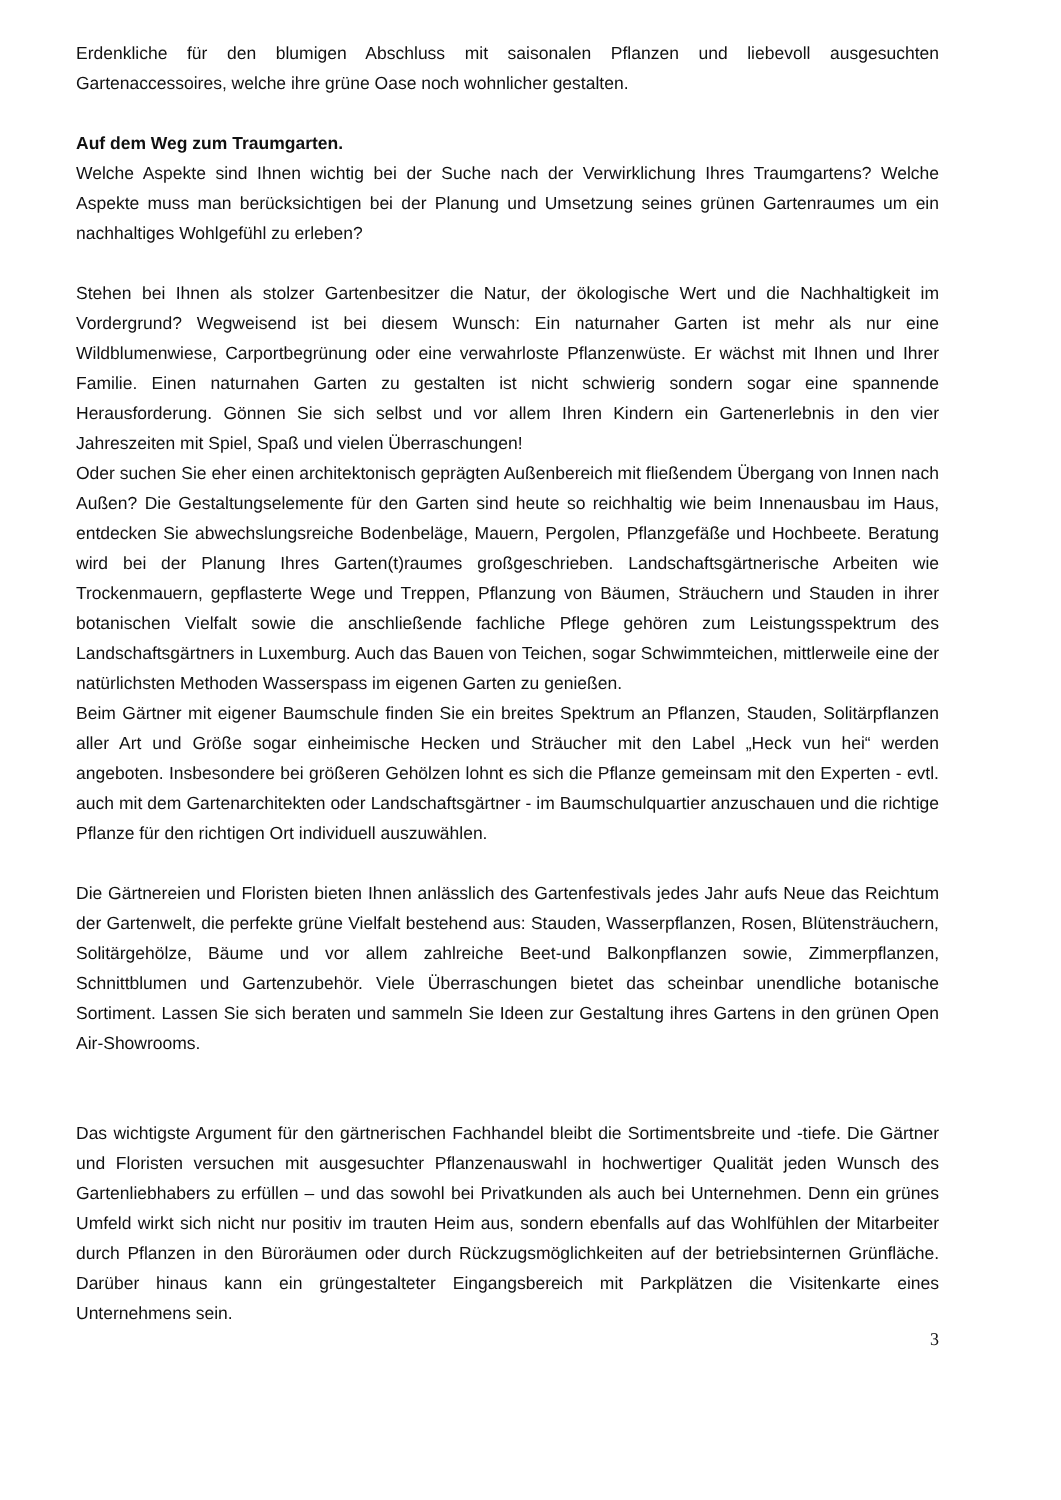Erdenkliche für den blumigen Abschluss mit saisonalen Pflanzen und liebevoll ausgesuchten Gartenaccessoires, welche ihre grüne Oase noch wohnlicher gestalten.
Auf dem Weg zum Traumgarten.
Welche Aspekte sind Ihnen wichtig bei der Suche nach der Verwirklichung Ihres Traumgartens? Welche Aspekte muss man berücksichtigen bei der Planung und Umsetzung seines grünen Gartenraumes um ein nachhaltiges Wohlgefühl zu erleben?
Stehen bei Ihnen als stolzer Gartenbesitzer die Natur, der ökologische Wert und die Nachhaltigkeit im Vordergrund? Wegweisend ist bei diesem Wunsch: Ein naturnaher Garten ist mehr als nur eine Wildblumenwiese, Carportbegrünung oder eine verwahrloste Pflanzenwüste. Er wächst mit Ihnen und Ihrer Familie. Einen naturnahen Garten zu gestalten ist nicht schwierig sondern sogar eine spannende Herausforderung. Gönnen Sie sich selbst und vor allem Ihren Kindern ein Gartenerlebnis in den vier Jahreszeiten mit Spiel, Spaß und vielen Überraschungen!
Oder suchen Sie eher einen architektonisch geprägten Außenbereich mit fließendem Übergang von Innen nach Außen? Die Gestaltungselemente für den Garten sind heute so reichhaltig wie beim Innenausbau im Haus, entdecken Sie abwechslungsreiche Bodenbeläge, Mauern, Pergolen, Pflanzgefäße und Hochbeete. Beratung wird bei der Planung Ihres Garten(t)raumes großgeschrieben. Landschaftsgärtnerische Arbeiten wie Trockenmauern, gepflasterte Wege und Treppen, Pflanzung von Bäumen, Sträuchern und Stauden in ihrer botanischen Vielfalt sowie die anschließende fachliche Pflege gehören zum Leistungsspektrum des Landschaftsgärtners in Luxemburg. Auch das Bauen von Teichen, sogar Schwimmteichen, mittlerweile eine der natürlichsten Methoden Wasserspass im eigenen Garten zu genießen.
Beim Gärtner mit eigener Baumschule finden Sie ein breites Spektrum an Pflanzen, Stauden, Solitärpflanzen aller Art und Größe sogar einheimische Hecken und Sträucher mit den Label „Heck vun hei“ werden angeboten. Insbesondere bei größeren Gehölzen lohnt es sich die Pflanze gemeinsam mit den Experten - evtl. auch mit dem Gartenarchitekten oder Landschaftsgärtner - im Baumschulquartier anzuschauen und die richtige Pflanze für den richtigen Ort individuell auszuwählen.
Die Gärtnereien und Floristen bieten Ihnen anlässlich des Gartenfestivals jedes Jahr aufs Neue das Reichtum der Gartenwelt, die perfekte grüne Vielfalt bestehend aus: Stauden, Wasserpflanzen, Rosen, Blütensträuchern, Solitärgehölze, Bäume und vor allem zahlreiche Beet-und Balkonpflanzen sowie, Zimmerpflanzen, Schnittblumen und Gartenzubehör. Viele Überraschungen bietet das scheinbar unendliche botanische Sortiment. Lassen Sie sich beraten und sammeln Sie Ideen zur Gestaltung ihres Gartens in den grünen Open Air-Showrooms.
Das wichtigste Argument für den gärtnerischen Fachhandel bleibt die Sortimentsbreite und -tiefe. Die Gärtner und Floristen versuchen mit ausgesuchter Pflanzenauswahl in hochwertiger Qualität jeden Wunsch des Gartenliebhabers zu erfüllen – und das sowohl bei Privatkunden als auch bei Unternehmen. Denn ein grünes Umfeld wirkt sich nicht nur positiv im trauten Heim aus, sondern ebenfalls auf das Wohlfühlen der Mitarbeiter durch Pflanzen in den Büroräumen oder durch Rückzugsmöglichkeiten auf der betriebsinternen Grünfläche. Darüber hinaus kann ein grüngestalteter Eingangsbereich mit Parkplätzen die Visitenkarte eines Unternehmens sein.
3